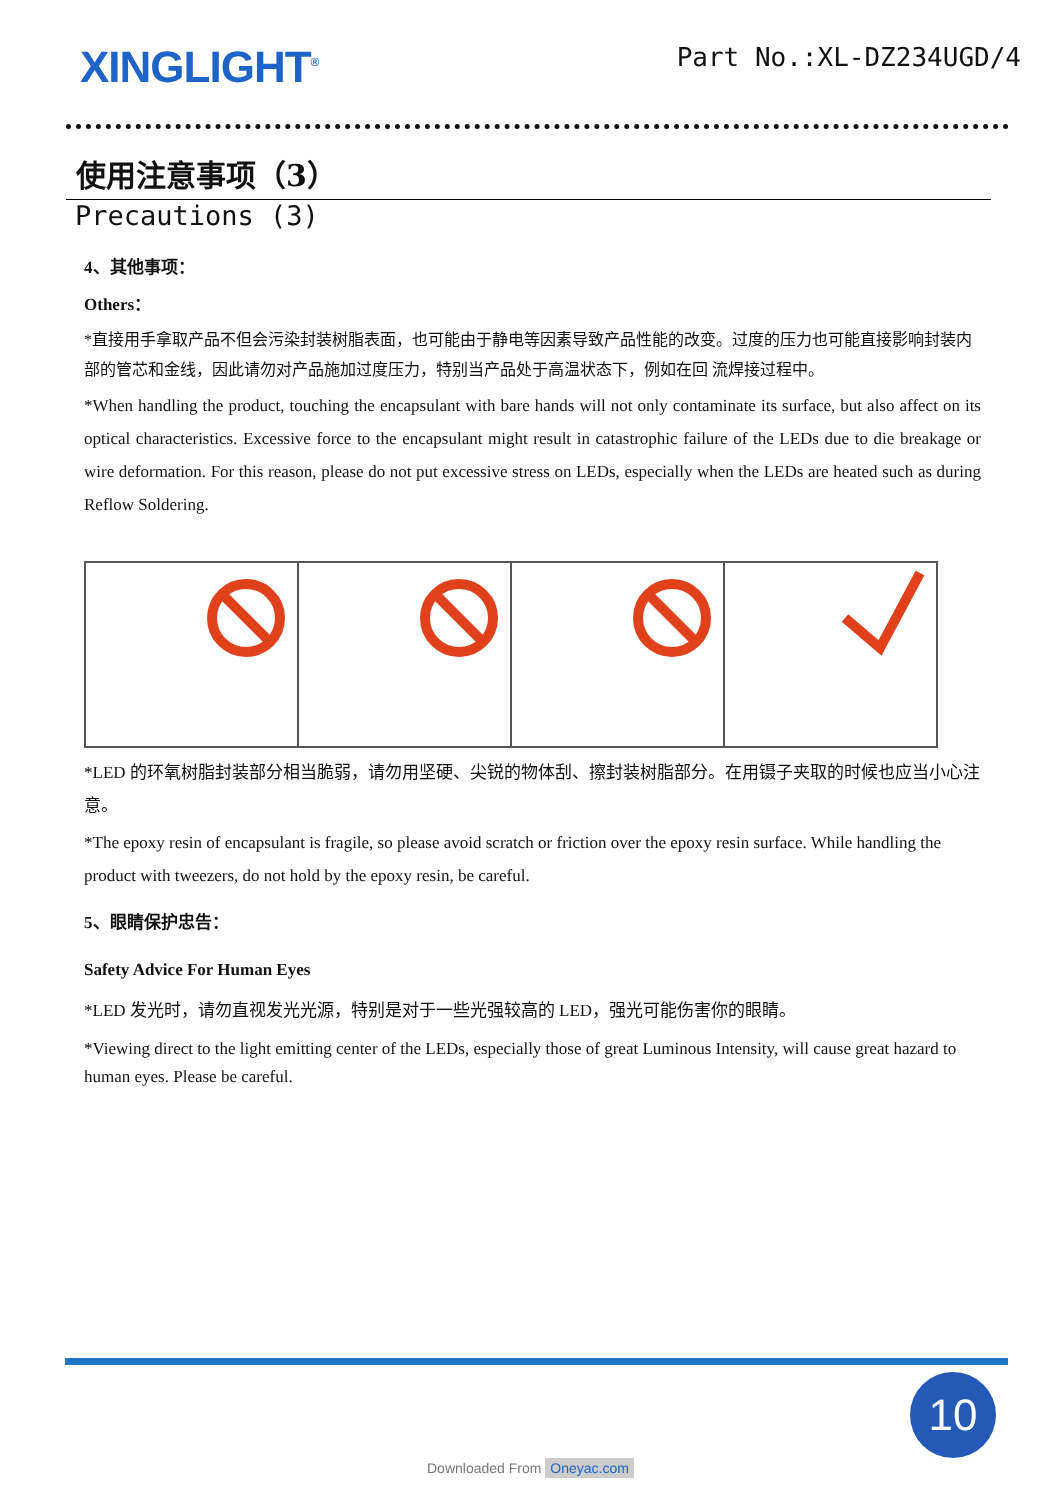XINGLIGHT<sup>®</sup>
Part No.:XL-DZ234UGD/4
使用注意事项（3）
Precautions (3)
4、其他事项：
Others：
*直接用手拿取产品不但会污染封装树脂表面，也可能由于静电等因素导致产品性能的改变。过度的压力也可能直接影响封装内部的管芯和金线，因此请勿对产品施加过度压力，特别当产品处于高温状态下，例如在回 流焊接过程中。
*When handling the product, touching the encapsulant with bare hands will not only contaminate its surface, but also affect on its optical characteristics. Excessive force to the encapsulant might result in catastrophic failure of the LEDs due to die breakage or wire deformation. For this reason, please do not put excessive stress on LEDs, especially when the LEDs are heated such as during Reflow Soldering.
*LED 的环氧树脂封装部分相当脆弱，请勿用坚硬、尖锐的物体刮、擦封装树脂部分。在用镊子夹取的时候也应当小心注意。
*The epoxy resin of encapsulant is fragile, so please avoid scratch or friction over the epoxy resin surface. While handling the product with tweezers, do not hold by the epoxy resin, be careful.
5、眼睛保护忠告：
Safety Advice For Human Eyes
*LED 发光时，请勿直视发光光源，特别是对于一些光强较高的 LED，强光可能伤害你的眼睛。
*Viewing direct to the light emitting center of the LEDs, especially those of great Luminous Intensity, will cause great hazard to human eyes. Please be careful.
10
Downloaded From Oneyac.com